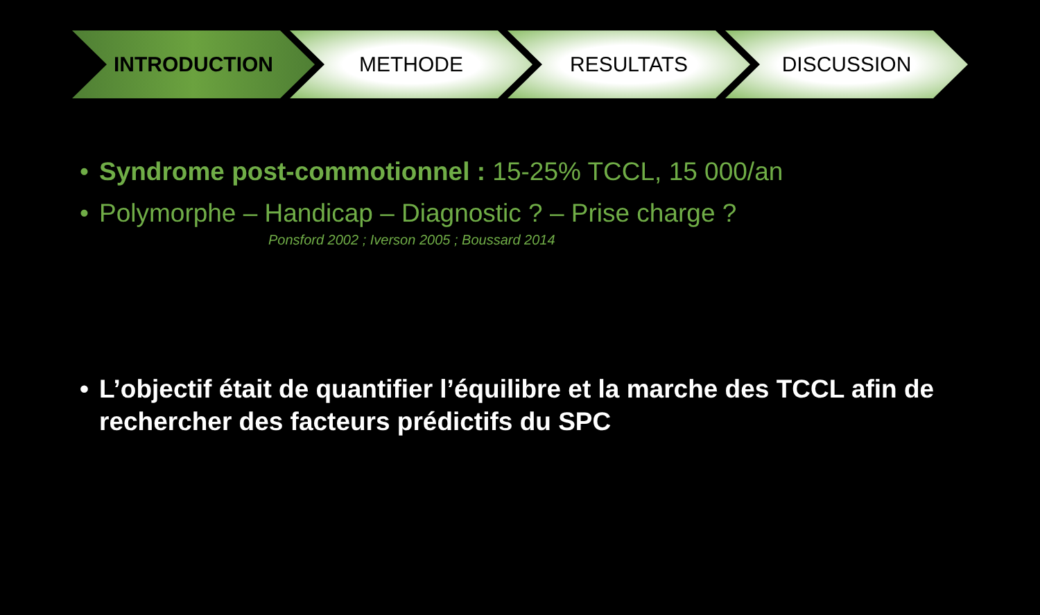INTRODUCTION METHODE RESULTATS DISCUSSION
• Syndrome post-commotionnel : 15-25% TCCL, 15 000/an
• Polymorphe – Handicap – Diagnostic ? – Prise charge ?
Ponsford 2002 ; Iverson 2005 ; Boussard 2014
• L’objectif était de quantifier l’équilibre et la marche des TCCL afin de rechercher des facteurs prédictifs du SPC